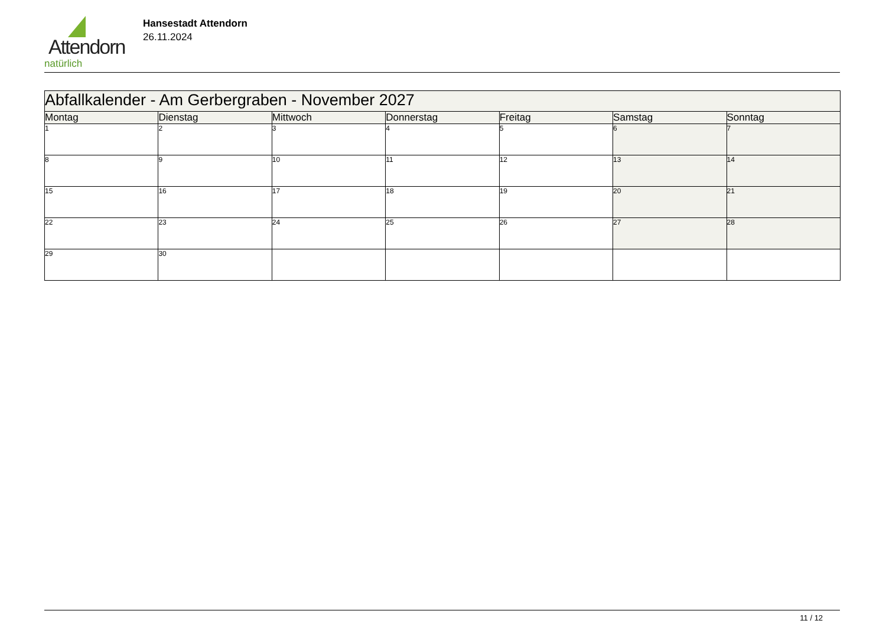Attendorn
natürlich
Hansestadt Attendorn
26.11.2024
| Abfallkalender - Am Gerbergraben - November 2027 | | | | | | |
| Montag | Dienstag | Mittwoch | Donnerstag | Freitag | Samstag | Sonntag |
| 1 | 2 | 3 | 4 | 5 | 6 | 7 |
| 8 | 9 | 10 | 11 | 12 | 13 | 14 |
| 15 | 16 | 17 | 18 | 19 | 20 | 21 |
| 22 | 23 | 24 | 25 | 26 | 27 | 28 |
| 29 | 30 | | | | | |
11 / 12